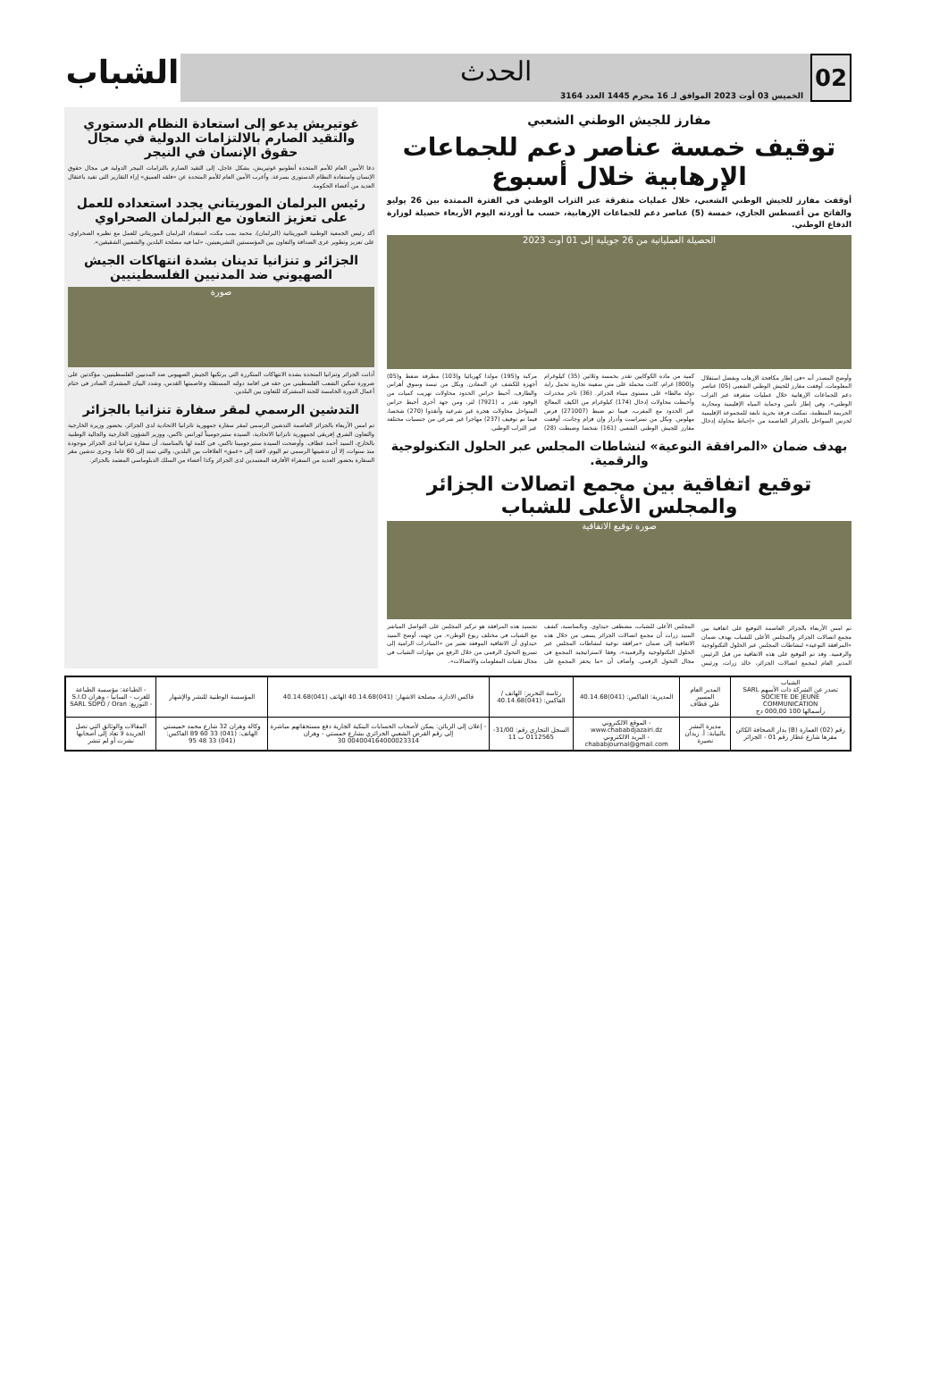02
الحدث
الخميس 03 أوت 2023 الموافق لـ 16 محرم 1445 العدد 3164
الشباب
مفارز للجيش الوطني الشعبي
توقيف خمسة عناصر دعم للجماعات الإرهابية خلال أسبوع
أوقفت مفارز للجيش الوطني الشعبي، خلال عمليات متفرقة عبر التراب الوطني في الفترة الممتدة بين 26 يوليو والفاتح من أغسطس الجاري، خمسة (5) عناصر دعم للجماعات الإرهابية، حسب ما أوردته اليوم الأربعاء حصيلة لوزارة الدفاع الوطني.
الحصيلة العملياتية من 26 جويلية إلى 01 أوت 2023
وأوضح المصدر أنه «في إطار مكافحة الإرهاب وبفضل استغلال المعلومات، أوقفت مفارز للجيش الوطني الشعبي (05) عناصر دعم للجماعات الإرهابية خلال عمليات متفرقة عبر التراب الوطني». وفي إطار تأمين وحماية المياه الإقليمية ومحاربة الجريمة المنظمة، تمكنت فرقة بحرية تابعة للمجموعة الإقليمية لحرس السواحل بالجزائر العاصمة من «إحباط محاولة إدخال كمية من مادة الكوكايين تقدر بخمسة وثلاثين (35) كيلوغرام و(800) غرام، كانت محملة على متن سفينة تجارية تحمل راية دولة مالطا» على مستوى ميناء الجزائر. (36) تاجر مخدرات وأحبطت محاولات إدخال (174) كيلوغرام من الكيف المعالج عبر الحدود مع المغرب، فيما تم ضبط (271007) قرص مهلوس. وبكل من تمنراست وأدرار وإن قزام وجانت، أوقفت مفارز للجيش الوطني الشعبي (161) شخصا وضبطت (28) مركبة و(195) مولدا كهربائيا و(103) مطرقة ضغط و(05) أجهزة للكشف عن المعادن. وبكل من تبسة وسوق أهراس والطارف، أحبط حراس الحدود محاولات تهريب كميات من الوقود تقدر بـ (7921) لتر، ومن جهة أخرى أحبط حراس السواحل محاولات هجرة غير شرعية وأنقذوا (270) شخصا، فيما تم توقيف (237) مهاجرا غير شرعي من جنسيات مختلفة عبر التراب الوطني.
بهدف ضمان «المرافقة النوعية» لنشاطات المجلس عبر الحلول التكنولوجية والرقمية.
توقيع اتفاقية بين مجمع اتصالات الجزائر والمجلس الأعلى للشباب
صورة توقيع الاتفاقية
تم امس الأربعاء بالجزائر العاصمة التوقيع على اتفاقية بين مجمع اتصالات الجزائر والمجلس الأعلى للشباب بهدف ضمان «المرافقة النوعية» لنشاطات المجلس عبر الحلول التكنولوجية والرقمية. وقد تم التوقيع على هذه الاتفاقية من قبل الرئيس المدير العام لمجمع اتصالات الجزائر، خالد زرات، ورئيس المجلس الأعلى للشباب، مصطفى حيداوي. وبالمناسبة، كشف السيد زرات أن مجمع اتصالات الجزائر يسعى من خلال هذه الاتفاقية إلى ضمان «مرافقة نوعية لنشاطات المجلس عبر الحلول التكنولوجية والرقمية»، وفقا لاستراتيجية المجمع في مجال التحول الرقمي. وأضاف أن «ما يحفز المجمع على تجسيد هذه المرافقة هو تركيز المجلس على التواصل المباشر مع الشباب في مختلف ربوع الوطن». من جهته، أوضح السيد حيداوي أن الاتفاقية الموقعة تعتبر من «المبادرات الرامية إلى تسريع التحول الرقمي من خلال الرفع من مهارات الشباب في مجال تقنيات المعلومات والاتصالات».
غوتيريش يدعو إلى استعادة النظام الدستوري والتقيد الصارم بالالتزامات الدولية في مجال حقوق الإنسان في النيجر
دعا الأمين العام للأمم المتحدة أنطونيو غوتيريش، بشكل عاجل، إلى التقيد الصارم بالتزامات النيجر الدولية في مجال حقوق الإنسان واستعادة النظام الدستوري بسرعة. وأعرب الأمين العام للأمم المتحدة عن «قلقه العميق» إزاء التقارير التي تفيد باعتقال العديد من أعضاء الحكومة.
رئيس البرلمان الموريتاني يجدد استعداده للعمل على تعزيز التعاون مع البرلمان الصحراوي
أكد رئيس الجمعية الوطنية الموريتانية (البرلمان)، محمد بمب مكت، استعداد البرلمان الموريتاني للعمل مع نظيره الصحراوي، على تعزيز وتطوير عرى الصداقة والتعاون بين المؤسستين التشريعيتين، «لما فيه مصلحة البلدين والشعبين الشقيقين».
الجزائر و تنزانيا تدينان بشدة انتهاكات الجيش الصهيوني ضد المدنيين الفلسطينيين
صورة
أدانت الجزائر وتنزانيا المتحدة بشدة الانتهاكات المتكررة التي يرتكبها الجيش الصهيوني ضد المدنيين الفلسطينيين، مؤكدتين على ضرورة تمكين الشعب الفلسطيني من حقه في اقامة دولته المستقلة وعاصمتها القدس، وشدد البيان المشترك الصادر في ختام أعمال الدورة الخامسة للجنة المشتركة للتعاون بين البلدين.
التدشين الرسمي لمقر سفارة تنزانيا بالجزائر
تم امس الأربعاء بالجزائر العاصمة التدشين الرسمي لمقر سفارة جمهورية تانزانيا الاتحادية لدى الجزائر، بحضور وزيرة الخارجية والتعاون الشرق إفريقي لجمهورية تانزانيا الاتحادية، السيدة ستيرجوميناً لورانس تاكس، ووزير الشؤون الخارجية والجالية الوطنية بالخارج، السيد أحمد عطاف. وأوضحت السيدة ستيرجومينا تاكس، في كلمة لها بالمناسبة، أن سفارة تنزانيا لدى الجزائر موجودة منذ سنوات، إلا أن تدشينها الرسمي تم اليوم، لافتة إلى «عمق» العلاقات بين البلدين، والتي تمتد إلى 60 عاما. وجرى تدشين مقر السفارة بحضور العديد من السفراء الأفارقة المعتمدين لدى الجزائر وكذا أعضاء من السلك الدبلوماسي المعتمد بالجزائر.
| الشباب تصدر عن الشركة ذات الأسهم SARL SOCIETE DE JEUNE COMMUNICATION رأسمالها 100 000,00 دج | المدير العام المسير علي قطاف | المديرية: الفاكس: (041)40.14.68 | رئاسة التحرير: الهاتف / الفاكس: (041)40.14.68 | فاكس الادارة، مصلحة الاشهار: (041)40.14.68 الهاتف (041)40.14.68 | المؤسسة الوطنية للنشر والإشهار | - الطباعة: مؤسسة الطباعة للغرب - السانيا - وهران S.I.O - التوزيع: SARL SDPO / Oran |
| رقم (02) العمارة (B) بدار الصحافة الكائن مقرها شارع عطار رقم 01 - الجزائر | مديرة النشر بالنيابة: أ. زيدان نصيرة | - الموقع الالكتروني www.chababdjazairi.dz - البريد الالكتروني chababjournal@gmail.com | السجل التجاري رقم: 31/00-0112565 ب 11 | - إعلان إلى الزبائن: يمكن لأصحاب الحسابات البنكية الجارية دفع مستحقاتهم مباشرة إلى رقم القرض الشعبي الجزائري بشارع خمستي - وهران 004004164000023314 30 | وكالة وهران 32 شارع محمد خميستي الهاتف: (041) 33 60 89 الفاكس: (041) 33 48 95 | المقالات والوثائق التي تصل الجريدة لا تعاد إلى أصحابها نشرت أو لم تنشر |